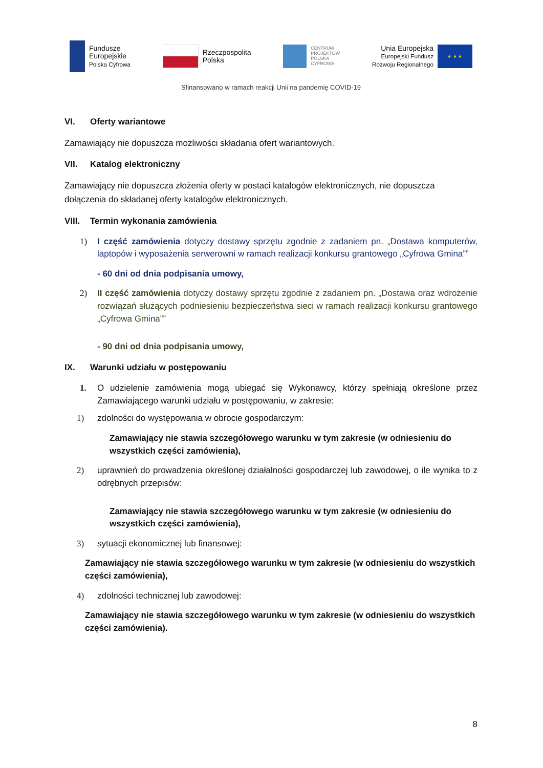Fundusze
Europejskie
Polska Cyfrowa
Rzeczpospolita
Polska
CENTRUM
PROJEKTÓW
POLSKA
CYFROWA
Unia Europejska
Europejski Fundusz
Rozwoju Regionalnego
★ ★ ★
Sfinansowano w ramach reakcji Unii na pandemię COVID-19
VI. Oferty wariantowe
Zamawiający nie dopuszcza możliwości składania ofert wariantowych.
VII. Katalog elektroniczny
Zamawiający nie dopuszcza złożenia oferty w postaci katalogów elektronicznych, nie dopuszcza dołączenia do składanej oferty katalogów elektronicznych.
VIII. Termin wykonania zamówienia
1) I część zamówienia dotyczy dostawy sprzętu zgodnie z zadaniem pn. „Dostawa komputerów, laptopów i wyposażenia serwerowni w ramach realizacji konkursu grantowego „Cyfrowa Gmina””
- 60 dni od dnia podpisania umowy,
2) II część zamówienia dotyczy dostawy sprzętu zgodnie z zadaniem pn. „Dostawa oraz wdrożenie rozwiązań służących podniesieniu bezpieczeństwa sieci w ramach realizacji konkursu grantowego „Cyfrowa Gmina””
- 90 dni od dnia podpisania umowy,
IX. Warunki udziału w postępowaniu
1. O udzielenie zamówienia mogą ubiegać się Wykonawcy, którzy spełniają określone przez Zamawiającego warunki udziału w postępowaniu, w zakresie:
1) zdolności do występowania w obrocie gospodarczym:
Zamawiający nie stawia szczegółowego warunku w tym zakresie (w odniesieniu do wszystkich części zamówienia),
2) uprawnień do prowadzenia określonej działalności gospodarczej lub zawodowej, o ile wynika to z odrębnych przepisów:
Zamawiający nie stawia szczegółowego warunku w tym zakresie (w odniesieniu do wszystkich części zamówienia),
3) sytuacji ekonomicznej lub finansowej:
Zamawiający nie stawia szczegółowego warunku w tym zakresie (w odniesieniu do wszystkich części zamówienia),
4) zdolności technicznej lub zawodowej:
Zamawiający nie stawia szczegółowego warunku w tym zakresie (w odniesieniu do wszystkich części zamówienia).
8